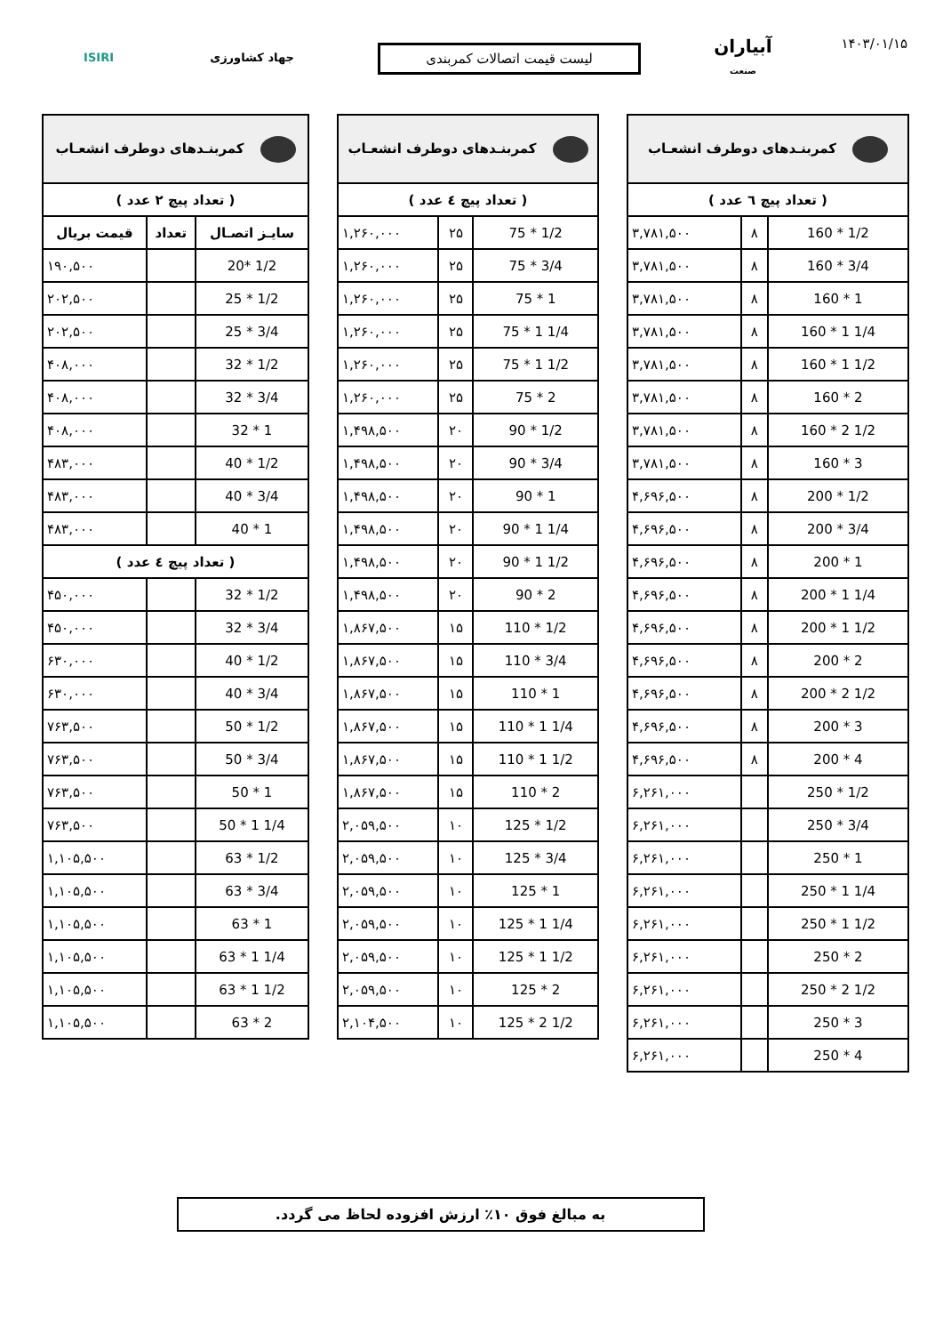۱۴۰۳/۰۱/۱۵
آبیاران
صنعت
لیست قیمت اتصالات کمربندی
جهاد کشاورزی ISIRI
| کمربنـدهای دوطرف انشعـاب | | |
| --- | --- | --- |
| ( تعداد پیچ ٦ عدد ) | | |
| 160 * 1/2 | ۸ | ۳,۷۸۱,۵۰۰ |
| 160 * 3/4 | ۸ | ۳,۷۸۱,۵۰۰ |
| 160 * 1 | ۸ | ۳,۷۸۱,۵۰۰ |
| 160 * 1 1/4 | ۸ | ۳,۷۸۱,۵۰۰ |
| 160 * 1 1/2 | ۸ | ۳,۷۸۱,۵۰۰ |
| 160 * 2 | ۸ | ۳,۷۸۱,۵۰۰ |
| 160 * 2 1/2 | ۸ | ۳,۷۸۱,۵۰۰ |
| 160 * 3 | ۸ | ۳,۷۸۱,۵۰۰ |
| 200 * 1/2 | ۸ | ۴,۶۹۶,۵۰۰ |
| 200 * 3/4 | ۸ | ۴,۶۹۶,۵۰۰ |
| 200 * 1 | ۸ | ۴,۶۹۶,۵۰۰ |
| 200 * 1 1/4 | ۸ | ۴,۶۹۶,۵۰۰ |
| 200 * 1 1/2 | ۸ | ۴,۶۹۶,۵۰۰ |
| 200 * 2 | ۸ | ۴,۶۹۶,۵۰۰ |
| 200 * 2 1/2 | ۸ | ۴,۶۹۶,۵۰۰ |
| 200 * 3 | ۸ | ۴,۶۹۶,۵۰۰ |
| 200 * 4 | ۸ | ۴,۶۹۶,۵۰۰ |
| 250 * 1/2 | | ۶,۲۶۱,۰۰۰ |
| 250 * 3/4 | | ۶,۲۶۱,۰۰۰ |
| 250 * 1 | | ۶,۲۶۱,۰۰۰ |
| 250 * 1 1/4 | | ۶,۲۶۱,۰۰۰ |
| 250 * 1 1/2 | | ۶,۲۶۱,۰۰۰ |
| 250 * 2 | | ۶,۲۶۱,۰۰۰ |
| 250 * 2 1/2 | | ۶,۲۶۱,۰۰۰ |
| 250 * 3 | | ۶,۲۶۱,۰۰۰ |
| 250 * 4 | | ۶,۲۶۱,۰۰۰ |
| کمربنـدهای دوطرف انشعـاب | | |
| --- | --- | --- |
| ( تعداد پیچ ٤ عدد ) | | |
| 75 * 1/2 | ۲۵ | ۱,۲۶۰,۰۰۰ |
| 75 * 3/4 | ۲۵ | ۱,۲۶۰,۰۰۰ |
| 75 * 1 | ۲۵ | ۱,۲۶۰,۰۰۰ |
| 75 * 1 1/4 | ۲۵ | ۱,۲۶۰,۰۰۰ |
| 75 * 1 1/2 | ۲۵ | ۱,۲۶۰,۰۰۰ |
| 75 * 2 | ۲۵ | ۱,۲۶۰,۰۰۰ |
| 90 * 1/2 | ۲۰ | ۱,۴۹۸,۵۰۰ |
| 90 * 3/4 | ۲۰ | ۱,۴۹۸,۵۰۰ |
| 90 * 1 | ۲۰ | ۱,۴۹۸,۵۰۰ |
| 90 * 1 1/4 | ۲۰ | ۱,۴۹۸,۵۰۰ |
| 90 * 1 1/2 | ۲۰ | ۱,۴۹۸,۵۰۰ |
| 90 * 2 | ۲۰ | ۱,۴۹۸,۵۰۰ |
| 110 * 1/2 | ۱۵ | ۱,۸۶۷,۵۰۰ |
| 110 * 3/4 | ۱۵ | ۱,۸۶۷,۵۰۰ |
| 110 * 1 | ۱۵ | ۱,۸۶۷,۵۰۰ |
| 110 * 1 1/4 | ۱۵ | ۱,۸۶۷,۵۰۰ |
| 110 * 1 1/2 | ۱۵ | ۱,۸۶۷,۵۰۰ |
| 110 * 2 | ۱۵ | ۱,۸۶۷,۵۰۰ |
| 125 * 1/2 | ۱۰ | ۲,۰۵۹,۵۰۰ |
| 125 * 3/4 | ۱۰ | ۲,۰۵۹,۵۰۰ |
| 125 * 1 | ۱۰ | ۲,۰۵۹,۵۰۰ |
| 125 * 1 1/4 | ۱۰ | ۲,۰۵۹,۵۰۰ |
| 125 * 1 1/2 | ۱۰ | ۲,۰۵۹,۵۰۰ |
| 125 * 2 | ۱۰ | ۲,۰۵۹,۵۰۰ |
| 125 * 2 1/2 | ۱۰ | ۲,۱۰۴,۵۰۰ |
| کمربنـدهای دوطرف انشعـاب | | |
| --- | --- | --- |
| ( تعداد پیچ ۲ عدد ) | | |
| سایـز اتصـال | تعداد | قیمت بریال |
| 20* 1/2 | | ۱۹۰,۵۰۰ |
| 25 * 1/2 | | ۲۰۲,۵۰۰ |
| 25 * 3/4 | | ۲۰۲,۵۰۰ |
| 32 * 1/2 | | ۴۰۸,۰۰۰ |
| 32 * 3/4 | | ۴۰۸,۰۰۰ |
| 32 * 1 | | ۴۰۸,۰۰۰ |
| 40 * 1/2 | | ۴۸۳,۰۰۰ |
| 40 * 3/4 | | ۴۸۳,۰۰۰ |
| 40 * 1 | | ۴۸۳,۰۰۰ |
| ( تعداد پیچ ٤ عدد ) | | |
| 32 * 1/2 | | ۴۵۰,۰۰۰ |
| 32 * 3/4 | | ۴۵۰,۰۰۰ |
| 40 * 1/2 | | ۶۳۰,۰۰۰ |
| 40 * 3/4 | | ۶۳۰,۰۰۰ |
| 50 * 1/2 | | ۷۶۳,۵۰۰ |
| 50 * 3/4 | | ۷۶۳,۵۰۰ |
| 50 * 1 | | ۷۶۳,۵۰۰ |
| 50 * 1 1/4 | | ۷۶۳,۵۰۰ |
| 63 * 1/2 | | ۱,۱۰۵,۵۰۰ |
| 63 * 3/4 | | ۱,۱۰۵,۵۰۰ |
| 63 * 1 | | ۱,۱۰۵,۵۰۰ |
| 63 * 1 1/4 | | ۱,۱۰۵,۵۰۰ |
| 63 * 1 1/2 | | ۱,۱۰۵,۵۰۰ |
| 63 * 2 | | ۱,۱۰۵,۵۰۰ |
به مبالغ فوق ۱۰٪ ارزش افزوده لحاظ می گردد.